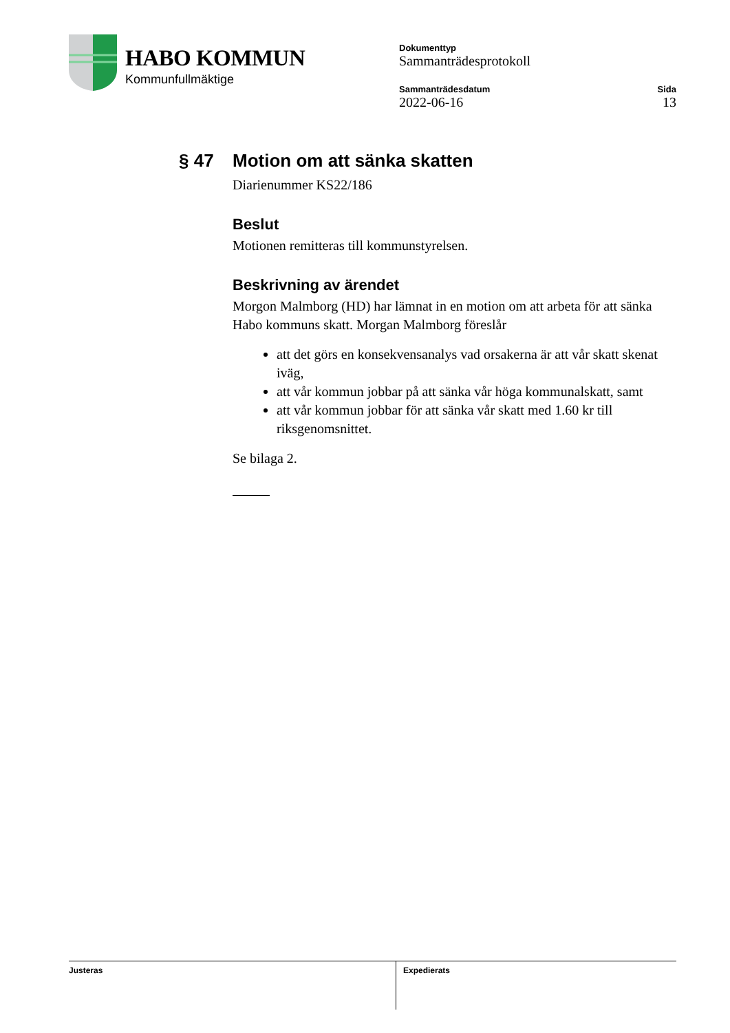HABO KOMMUN
Kommunfullmäktige
Dokumenttyp
Sammanträdesprotokoll
Sammanträdesdatum
2022-06-16
Sida
13
§ 47 Motion om att sänka skatten
Diarienummer KS22/186
Beslut
Motionen remitteras till kommunstyrelsen.
Beskrivning av ärendet
Morgon Malmborg (HD) har lämnat in en motion om att arbeta för att sänka Habo kommuns skatt. Morgan Malmborg föreslår
att det görs en konsekvensanalys vad orsakerna är att vår skatt skenat iväg,
att vår kommun jobbar på att sänka vår höga kommunalskatt, samt
att vår kommun jobbar för att sänka vår skatt med 1.60 kr till riksgenomsnittet.
Se bilaga 2.
Justeras Expedierats